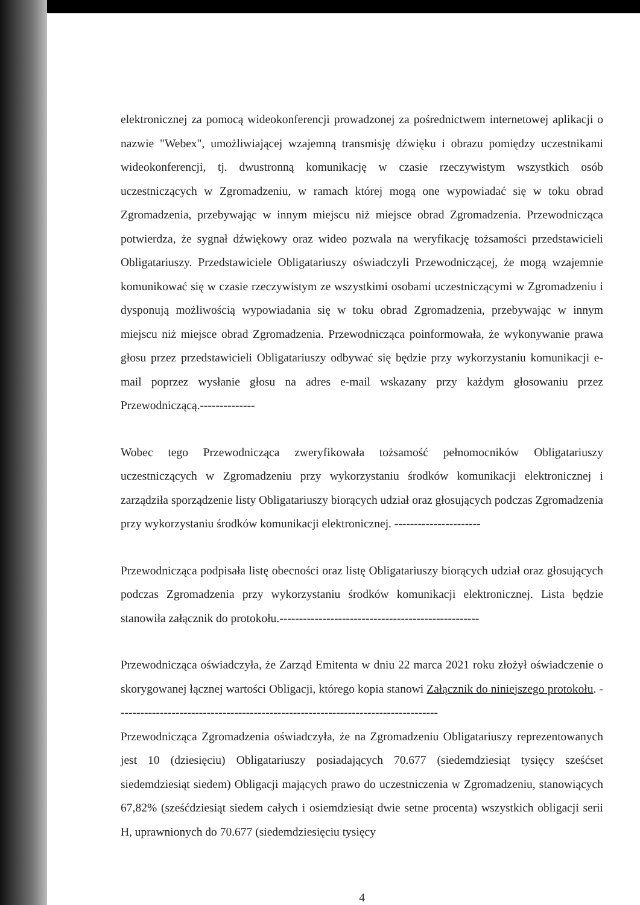elektronicznej za pomocą wideokonferencji prowadzonej za pośrednictwem internetowej aplikacji o nazwie "Webex", umożliwiającej wzajemną transmisję dźwięku i obrazu pomiędzy uczestnikami wideokonferencji, tj. dwustronną komunikację w czasie rzeczywistym wszystkich osób uczestniczących w Zgromadzeniu, w ramach której mogą one wypowiadać się w toku obrad Zgromadzenia, przebywając w innym miejscu niż miejsce obrad Zgromadzenia. Przewodnicząca potwierdza, że sygnał dźwiękowy oraz wideo pozwala na weryfikację tożsamości przedstawicieli Obligatariuszy. Przedstawiciele Obligatariuszy oświadczyli Przewodniczącej, że mogą wzajemnie komunikować się w czasie rzeczywistym ze wszystkimi osobami uczestniczącymi w Zgromadzeniu i dysponują możliwością wypowiadania się w toku obrad Zgromadzenia, przebywając w innym miejscu niż miejsce obrad Zgromadzenia. Przewodnicząca poinformowała, że wykonywanie prawa głosu przez przedstawicieli Obligatariuszy odbywać się będzie przy wykorzystaniu komunikacji e-mail poprzez wysłanie głosu na adres e-mail wskazany przy każdym głosowaniu przez Przewodniczącą.--------------
Wobec tego Przewodnicząca zweryfikowała tożsamość pełnomocników Obligatariuszy uczestniczących w Zgromadzeniu przy wykorzystaniu środków komunikacji elektronicznej i zarządziła sporządzenie listy Obligatariuszy biorących udział oraz głosujących podczas Zgromadzenia przy wykorzystaniu środków komunikacji elektronicznej. ----------------------
Przewodnicząca podpisała listę obecności oraz listę Obligatariuszy biorących udział oraz głosujących podczas Zgromadzenia przy wykorzystaniu środków komunikacji elektronicznej. Lista będzie stanowiła załącznik do protokołu.---------------------------------------------------
Przewodnicząca oświadczyła, że Zarząd Emitenta w dniu 22 marca 2021 roku złożył oświadczenie o skorygowanej łącznej wartości Obligacji, którego kopia stanowi Załącznik do niniejszego protokołu. ----------------------------------------------------------------------------------
Przewodnicząca Zgromadzenia oświadczyła, że na Zgromadzeniu Obligatariuszy reprezentowanych jest 10 (dziesięciu) Obligatariuszy posiadających 70.677 (siedemdziesiąt tysięcy sześćset siedemdziesiąt siedem) Obligacji mających prawo do uczestniczenia w Zgromadzeniu, stanowiących 67,82% (sześćdziesiąt siedem całych i osiemdziesiąt dwie setne procenta) wszystkich obligacji serii H, uprawnionych do 70.677 (siedemdziesięciu tysięcy
4